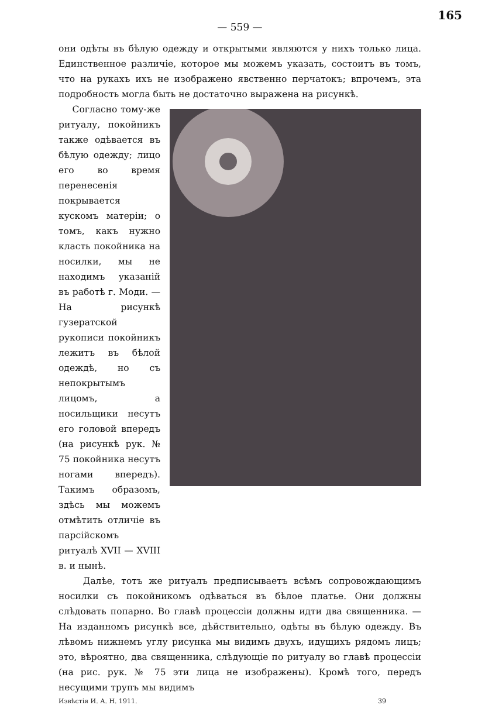165
— 559 —
они одѣты въ бѣлую одежду и открытыми являются у нихъ только лица. Единственное различіе, которое мы можемъ указать, состоитъ въ томъ, что на рукахъ ихъ не изображено явственно перчатокъ; впрочемъ, эта подробность могла быть не достаточно выражена на рисункѣ.
Согласно тому-же ритуалу, покойникъ также одѣвается въ бѣлую одежду; лицо его во время перенесенія покрывается кускомъ матеріи; о томъ, какъ нужно класть покойника на носилки, мы не находимъ указаній въ работѣ г. Моди. — На рисункѣ гузератской рукописи покойникъ лежитъ въ бѣлой одеждѣ, но съ непокрытымъ лицомъ, а носильщики несутъ его головой впередъ (на рисункѣ рук. № 75 покойника несутъ ногами впередъ). Такимъ образомъ, здѣсь мы можемъ отмѣтить отличіе въ парсійскомъ ритуалѣ XVII — XVIII в. и нынѣ.
Далѣе, тотъ же ритуалъ предписываетъ всѣмъ сопровождающимъ носилки съ покойникомъ одѣваться въ бѣлое платье. Они должны слѣдовать попарно. Во главѣ процессіи должны идти два священника. — На изданномъ рисункѣ все, дѣйствительно, одѣты въ бѣлую одежду. Въ лѣвомъ нижнемъ углу рисунка мы видимъ двухъ, идущихъ рядомъ лицъ; это, вѣроятно, два священника, слѣдующіе по ритуалу во главѣ процессіи (на рис. рук. № 75 эти лица не изображены). Кромѣ того, передъ несущими трупъ мы видимъ
Извѣстія И. А. Н. 1911. 39